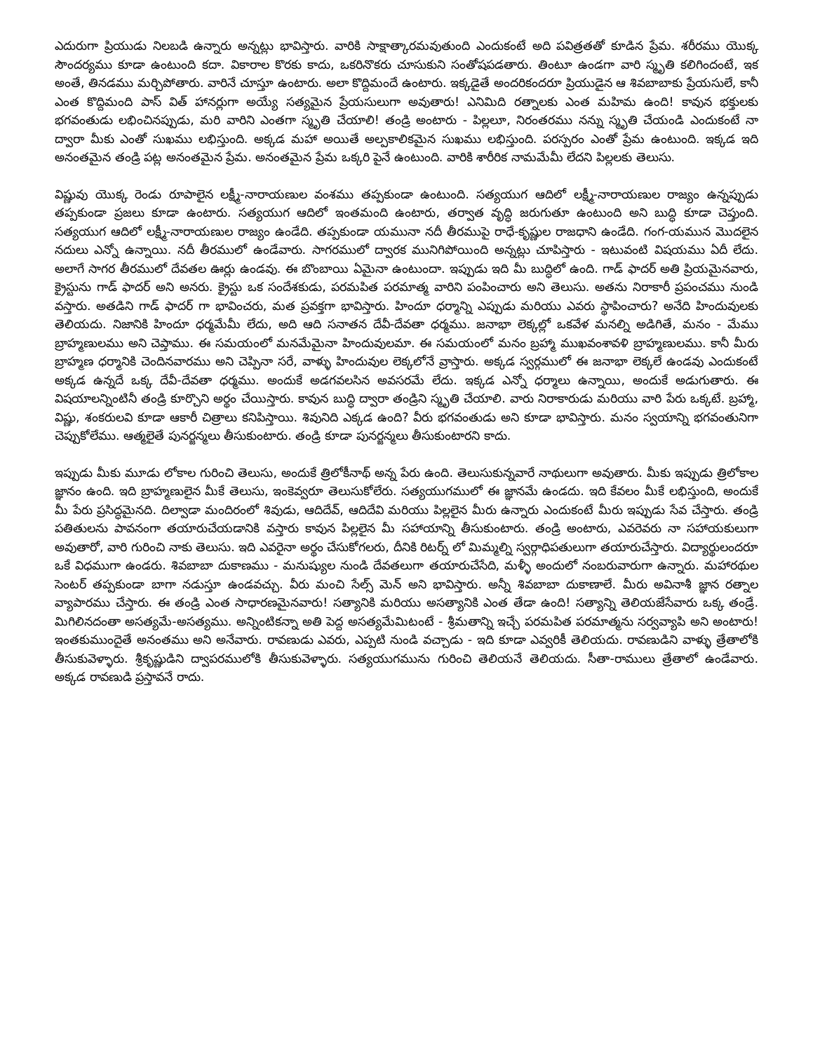ఎదురుగా ప్రియుడు నిలబడి ఉన్నారు అన్నట్లు భావిస్తారు. వారికి సాక్షాత్కారమవుతుంది ఎందుకంటే అది పవిత్రతతో కూడిన ప్రేమ. శరీరము యొక్క సౌందర్యము కూడా ఉంటుంది కదా. వికారాల కొరకు కాదు, ఒకరినొకరు చూసుకుని సంతోషపడతారు. తింటూ ఉండగా వారి స్మృతి కలిగిందంటే, ఇక అంతే, తినడము మర్చిపోతారు. వారినే చూస్తూ ఉంటారు. అలా కొద్దిమందే ఉంటారు. ఇక్కడైతే అందరికందరూ ప్రియుడైన ఆ శివబాబాకు ప్రేయసులే, కానీ ఎంత కొద్దిమంది పాస్ విత్ హానర్లుగా అయ్యే సత్యమైన ప్రేయసులుగా అవుతారు! ఎనిమిది రత్నాలకు ఎంత మహిమ ఉంది! కావున భక్తులకు భగవంతుడు లభించినప్పుడు, మరి వారిని ఎంతగా స్మృతి చేయాలి! తండ్రి అంటారు - పిల్లలూ, నిరంతరము నన్ను స్మృతి చేయండి ఎందుకంటే నా ద్వారా మీకు ఎంతో సుఖము లభిస్తుంది. అక్కడ మహా అయితే అల్పకాలికమైన సుఖము లభిస్తుంది. పరస్పరం ఎంతో ప్రేమ ఉంటుంది. ఇక్కడ ఇది అనంతమైన తండ్రి పట్ల అనంతమైన ప్రేమ. అనంతమైన ప్రేమ ఒక్కరి పైనే ఉంటుంది. వారికి శారీరిక నామమేమీ లేదని పిల్లలకు తెలుసు.
విష్ణువు యొక్క రెండు రూపాలైన లక్ష్మీ-నారాయణుల వంశము తప్పకుండా ఉంటుంది. సత్యయుగ ఆదిలో లక్ష్మీ-నారాయణుల రాజ్యం ఉన్నప్పుడు తప్పకుండా ప్రజలు కూడా ఉంటారు. సత్యయుగ ఆదిలో ఇంతమంది ఉంటారు, తర్వాత వృద్ధి జరుగుతూ ఉంటుంది అని బుద్ధి కూడా చెప్తుంది. సత్యయుగ ఆదిలో లక్ష్మీ-నారాయణుల రాజ్యం ఉండేది. తప్పకుండా యమునా నదీ తీరముపై రాధే-కృష్ణుల రాజధాని ఉండేది. గంగ-యమున మొదలైన నదులు ఎన్నో ఉన్నాయి. నదీ తీరములో ఉండేవారు. సాగరములో ద్వారక మునిగిపోయింది అన్నట్లు చూపిస్తారు - ఇటువంటి విషయము ఏదీ లేదు. అలాగే సాగర తీరములో దేవతల ఊర్లు ఉండవు. ఈ బొంబాయి ఏమైనా ఉంటుందా. ఇప్పుడు ఇది మీ బుద్ధిలో ఉంది. గాడ్ ఫాదర్ అతి ప్రియమైనవారు, క్రైస్టును గాడ్ ఫాదర్ అని అనరు. క్రైస్టు ఒక సందేశకుడు, పరమపిత పరమాత్మ వారిని పంపించారు అని తెలుసు. అతను నిరాకారీ ప్రపంచము నుండి వస్తారు. అతడిని గాడ్ ఫాదర్ గా భావించరు, మత ప్రవక్తగా భావిస్తారు. హిందూ ధర్మాన్ని ఎప్పుడు మరియు ఎవరు స్థాపించారు? అనేది హిందువులకు తెలియదు. నిజానికి హిందూ ధర్మమేమీ లేదు, అది ఆది సనాతన దేవీ-దేవతా ధర్మము. జనాభా లెక్కల్లో ఒకవేళ మనల్ని అడిగితే, మనం - మేము బ్రాహ్మణులము అని చెప్తాము. ఈ సమయంలో మనమేమైనా హిందువులమా. ఈ సమయంలో మనం బ్రహ్మా ముఖవంశావళి బ్రాహ్మణులము. కానీ మీరు బ్రాహ్మణ ధర్మానికి చెందినవారము అని చెప్పినా సరే, వాళ్ళు హిందువుల లెక్కలోనే వ్రాస్తారు. అక్కడ స్వర్గములో ఈ జనాభా లెక్కలే ఉండవు ఎందుకంటే అక్కడ ఉన్నదే ఒక్క దేవీ-దేవతా ధర్మము. అందుకే అడగవలసిన అవసరమే లేదు. ఇక్కడ ఎన్నో ధర్మాలు ఉన్నాయి, అందుకే అడుగుతారు. ఈ విషయాలన్నింటినీ తండ్రి కూర్చొని అర్థం చేయిస్తారు. కావున బుద్ధి ద్వారా తండ్రిని స్మృతి చేయాలి. వారు నిరాకారుడు మరియు వారి పేరు ఒక్కటే. బ్రహ్మా, విష్ణు, శంకరులవి కూడా ఆకారీ చిత్రాలు కనిపిస్తాయి. శివునిది ఎక్కడ ఉంది? వీరు భగవంతుడు అని కూడా భావిస్తారు. మనం స్వయాన్ని భగవంతునిగా చెప్పుకోలేము. ఆత్మలైతే పునర్జన్మలు తీసుకుంటారు. తండ్రి కూడా పునర్జన్మలు తీసుకుంటారని కాదు.
ఇప్పుడు మీకు మూడు లోకాల గురించి తెలుసు, అందుకే త్రిలోకీనాథ్ అన్న పేరు ఉంది. తెలుసుకున్నవారే నాథులుగా అవుతారు. మీకు ఇప్పుడు త్రిలోకాల జ్ఞానం ఉంది. ఇది బ్రాహ్మణులైన మీకే తెలుసు, ఇంకెవ్వరూ తెలుసుకోలేరు. సత్యయుగములో ఈ జ్ఞానమే ఉండదు. ఇది కేవలం మీకే లభిస్తుంది, అందుకే మీ పేరు ప్రసిద్ధమైనది. దిల్వాడా మందిరంలో శివుడు, ఆదిదేవ్, ఆదిదేవి మరియు పిల్లలైన మీరు ఉన్నారు ఎందుకంటే మీరు ఇప్పుడు సేవ చేస్తారు. తండ్రి పతితులను పావనంగా తయారుచేయడానికి వస్తారు కావున పిల్లలైన మీ సహాయాన్ని తీసుకుంటారు. తండ్రి అంటారు, ఎవరెవరు నా సహాయకులుగా అవుతారో, వారి గురించి నాకు తెలుసు. ఇది ఎవరైనా అర్థం చేసుకోగలరు, దీనికి రిటర్న్ లో మిమ్మల్ని స్వర్గాధిపతులుగా తయారుచేస్తారు. విద్యార్థులందరూ ఒకే విధముగా ఉండరు. శివబాబా దుకాణము - మనుష్యుల నుండి దేవతలుగా తయారుచేసేది, మళ్ళీ అందులో నంబరువారుగా ఉన్నారు. మహారథుల సెంటర్ తప్పకుండా బాగా నడుస్తూ ఉండవచ్చు. వీరు మంచి సేల్స్ మెన్ అని భావిస్తారు. అన్నీ శివబాబా దుకాణాలే. మీరు అవినాశీ జ్ఞాన రత్నాల వ్యాపారము చేస్తారు. ఈ తండ్రి ఎంత సాధారణమైనవారు! సత్యానికి మరియు అసత్యానికి ఎంత తేడా ఉంది! సత్యాన్ని తెలియజేసేవారు ఒక్క తండ్రే. మిగిలినదంతా అసత్యమే-అసత్యము. అన్నింటికన్నా అతి పెద్ద అసత్యమేమిటంటే - శ్రీమతాన్ని ఇచ్చే పరమపిత పరమాత్మను సర్వవ్యాపి అని అంటారు! ఇంతకుముందైతే అనంతము అని అనేవారు. రావణుడు ఎవరు, ఎప్పటి నుండి వచ్చాడు - ఇది కూడా ఎవ్వరికీ తెలియదు. రావణుడిని వాళ్ళు త్రేతాలోకి తీసుకువెళ్ళారు. శ్రీకృష్ణుడిని ద్వాపరములోకి తీసుకువెళ్ళారు. సత్యయుగమును గురించి తెలియనే తెలియదు. సీతా-రాములు త్రేతాలో ఉండేవారు. అక్కడ రావణుడి ప్రస్తావనే రాదు.